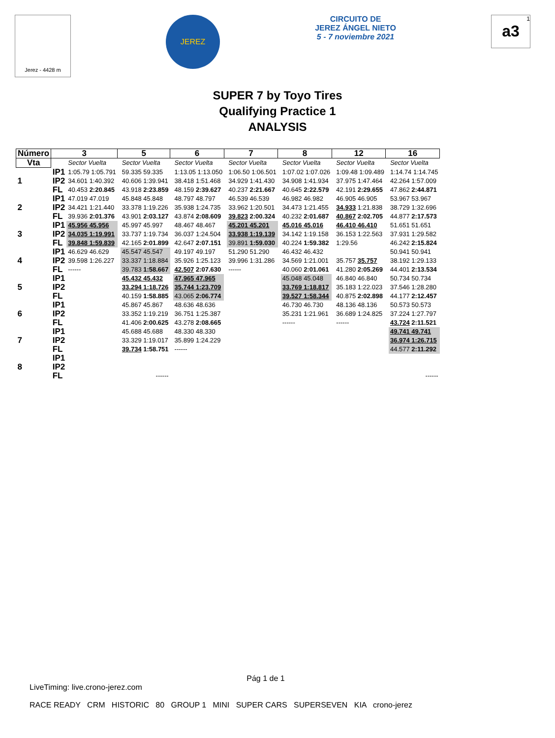Jerez - 4428 m
JEREZ
CIRCUITO DE
JEREZ ÁNGEL NIETO
5 - 7 noviembre 2021
1
a3
SUPER 7 by Toyo Tires
Qualifying Practice 1
ANALYSIS
| Número | 3 | | 5 | | 6 | | 7 | | 8 | | 12 | | 16 | |
| --- | --- | --- | --- | --- | --- | --- | --- | --- | --- | --- | --- | --- | --- | --- |
| Vta | | Sector Vuelta | | Sector Vuelta | | Sector Vuelta | | Sector Vuelta | | Sector Vuelta | | Sector Vuelta | | Sector Vuelta |
| 1 | IP1 IP2 FL | 1:05.79 1:05.791 34.601 1:40.392 40.453 2:20.845 | | 59.335 59.335 40.606 1:39.941 43.918 2:23.859 | | 1:13.05 1:13.050 38.418 1:51.468 48.159 2:39.627 | | 1:06.50 1:06.501 34.929 1:41.430 40.237 2:21.667 | | 1:07.02 1:07.026 34.908 1:41.934 40.645 2:22.579 | | 1:09.48 1:09.489 37.975 1:47.464 42.191 2:29.655 | | 1:14.74 1:14.745 42.264 1:57.009 47.862 2:44.871 |
| 2 | IP1 IP2 FL | 47.019 47.019 34.421 1:21.440 39.936 2:01.376 | | 45.848 45.848 33.378 1:19.226 43.901 2:03.127 | | 48.797 48.797 35.938 1:24.735 43.874 2:08.609 | | 46.539 46.539 33.962 1:20.501 39.823 2:00.324 | | 46.982 46.982 34.473 1:21.455 40.232 2:01.687 | | 46.905 46.905 34.933 1:21.838 40.867 2:02.705 | | 53.967 53.967 38.729 1:32.696 44.877 2:17.573 |
| 3 | IP1 IP2 FL | 45.956 45.956 34.035 1:19.991 39.848 1:59.839 | | 45.997 45.997 33.737 1:19.734 42.165 2:01.899 | | 48.467 48.467 36.037 1:24.504 42.647 2:07.151 | | 45.201 45.201 33.938 1:19.139 39.891 1:59.030 | | 45.016 45.016 34.142 1:19.158 40.224 1:59.382 | | 46.410 46.410 36.153 1:22.563 1:29.56 | | 51.651 51.651 37.931 1:29.582 46.242 2:15.824 |
| 4 | IP1 IP2 FL | 46.629 46.629 39.598 1:26.227 ------ | | 45.547 45.547 33.337 1:18.884 39.783 1:58.667 | | 49.197 49.197 35.926 1:25.123 42.507 2:07.630 | | 51.290 51.290 39.996 1:31.286 ------ | | 46.432 46.432 34.569 1:21.001 40.060 2:01.061 | | 35.757 35.757 41.280 2:05.269 | | 50.941 50.941 38.192 1:29.133 44.401 2:13.534 |
| 5 | IP1 IP2 FL | | | 45.432 45.432 33.294 1:18.726 40.159 1:58.885 | | 47.965 47.965 35.744 1:23.709 43.065 2:06.774 | | | | 45.048 45.048 33.769 1:18.817 39.527 1:58.344 | | 46.840 46.840 35.183 1:22.023 40.875 2:02.898 | | 50.734 50.734 37.546 1:28.280 44.177 2:12.457 |
| 6 | IP1 IP2 FL | | | 45.867 45.867 33.352 1:19.219 41.406 2:00.625 | | 48.636 48.636 36.751 1:25.387 43.278 2:08.665 | | | | 46.730 46.730 35.231 1:21.961 ------ | | 48.136 48.136 36.689 1:24.825 ------ | | 50.573 50.573 37.224 1:27.797 43.724 2:11.521 |
| 7 | IP1 IP2 FL | | | 45.688 45.688 33.329 1:19.017 39.734 1:58.751 | | 48.330 48.330 35.899 1:24.229 ------ | | | | | | | | 49.741 49.741 36.974 1:26.715 44.577 2:11.292 |
| 8 | IP1 IP2 FL | | | ------ | | | | | | | | | | ------ |
Pág 1 de 1
LiveTiming: live.crono-jerez.com
RACE READY CRM HISTORIC 80 GROUP 1 MINI SUPER CARS SUPERSEVEN KIA crono-jerez